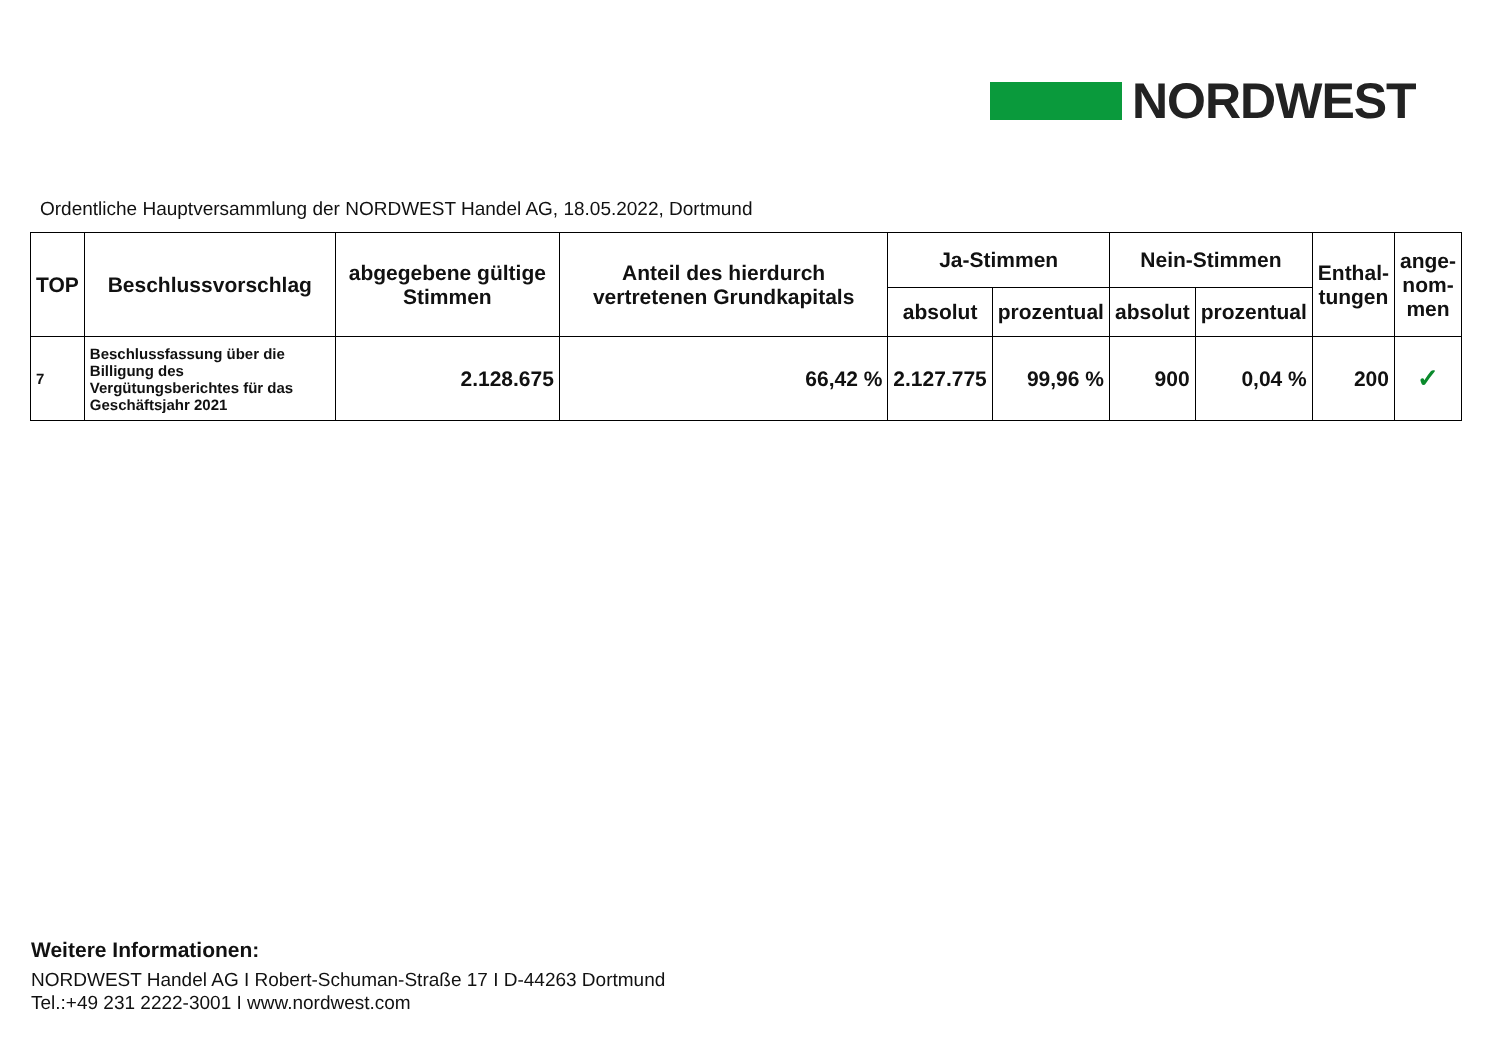NORDWEST
Ordentliche Hauptversammlung der NORDWEST Handel AG, 18.05.2022, Dortmund
| TOP | Beschlussvorschlag | abgegebene gültige Stimmen | Anteil des hierdurch vertretenen Grundkapitals | Ja-Stimmen | | Nein-Stimmen | | Enthal- tungen | ange- nom- men |
| --- | --- | --- | --- | --- | --- | --- | --- | --- | --- |
| | | | | absolut | prozentual | absolut | prozentual | | |
| 7 | Beschlussfassung über die Billigung des Vergütungsberichtes für das Geschäftsjahr 2021 | 2.128.675 | 66,42 % | 2.127.775 | 99,96 % | 900 | 0,04 % | 200 | ✓ |
Weitere Informationen:
NORDWEST Handel AG I Robert-Schuman-Straße 17 I D-44263 Dortmund
Tel.:+49 231 2222-3001 I www.nordwest.com